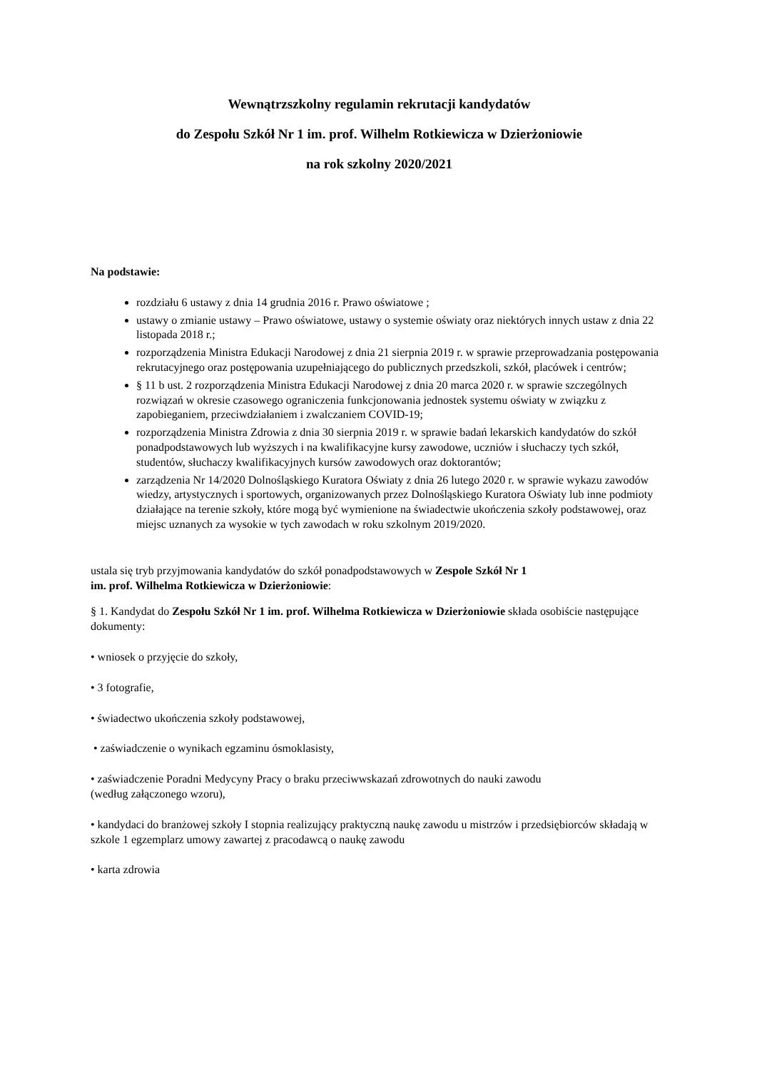Wewnątrzszkolny regulamin rekrutacji kandydatów
do Zespołu Szkół Nr 1 im. prof. Wilhelm Rotkiewicza w Dzierżoniowie
na rok szkolny 2020/2021
Na podstawie:
rozdziału 6 ustawy z dnia 14 grudnia 2016 r. Prawo oświatowe ;
ustawy o zmianie ustawy – Prawo oświatowe, ustawy o systemie oświaty oraz niektórych innych ustaw z dnia 22 listopada 2018 r.;
rozporządzenia Ministra Edukacji Narodowej z dnia 21 sierpnia 2019 r. w sprawie przeprowadzania postępowania rekrutacyjnego oraz postępowania uzupełniającego do publicznych przedszkoli, szkół, placówek i centrów;
§ 11 b ust. 2 rozporządzenia Ministra Edukacji Narodowej z dnia 20 marca 2020 r. w sprawie szczególnych rozwiązań w okresie czasowego ograniczenia funkcjonowania jednostek systemu oświaty w związku z zapobieganiem, przeciwdziałaniem i zwalczaniem COVID-19;
rozporządzenia Ministra Zdrowia z dnia 30 sierpnia 2019 r. w sprawie badań lekarskich kandydatów do szkół ponadpodstawowych lub wyższych i na kwalifikacyjne kursy zawodowe, uczniów i słuchaczy tych szkół, studentów, słuchaczy kwalifikacyjnych kursów zawodowych oraz doktorantów;
zarządzenia Nr 14/2020 Dolnośląskiego Kuratora Oświaty z dnia 26 lutego 2020 r. w sprawie wykazu zawodów wiedzy, artystycznych i sportowych, organizowanych przez Dolnośląskiego Kuratora Oświaty lub inne podmioty działające na terenie szkoły, które mogą być wymienione na świadectwie ukończenia szkoły podstawowej, oraz miejsc uznanych za wysokie w tych zawodach w roku szkolnym 2019/2020.
ustala się tryb przyjmowania kandydatów do szkół ponadpodstawowych w Zespole Szkół Nr 1
im. prof. Wilhelma Rotkiewicza w Dzierżoniowie:
§ 1. Kandydat do Zespołu Szkół Nr 1 im. prof. Wilhelma Rotkiewicza w Dzierżoniowie składa osobiście następujące dokumenty:
• wniosek o przyjęcie do szkoły,
• 3 fotografie,
• świadectwo ukończenia szkoły podstawowej,
• zaświadczenie o wynikach egzaminu ósmoklasisty,
• zaświadczenie Poradni Medycyny Pracy o braku przeciwwskazań zdrowotnych do nauki zawodu
(według załączonego wzoru),
• kandydaci do branżowej szkoły I stopnia realizujący praktyczną naukę zawodu u mistrzów i przedsiębiorców składają w szkole 1 egzemplarz umowy zawartej z pracodawcą o naukę zawodu
• karta zdrowia